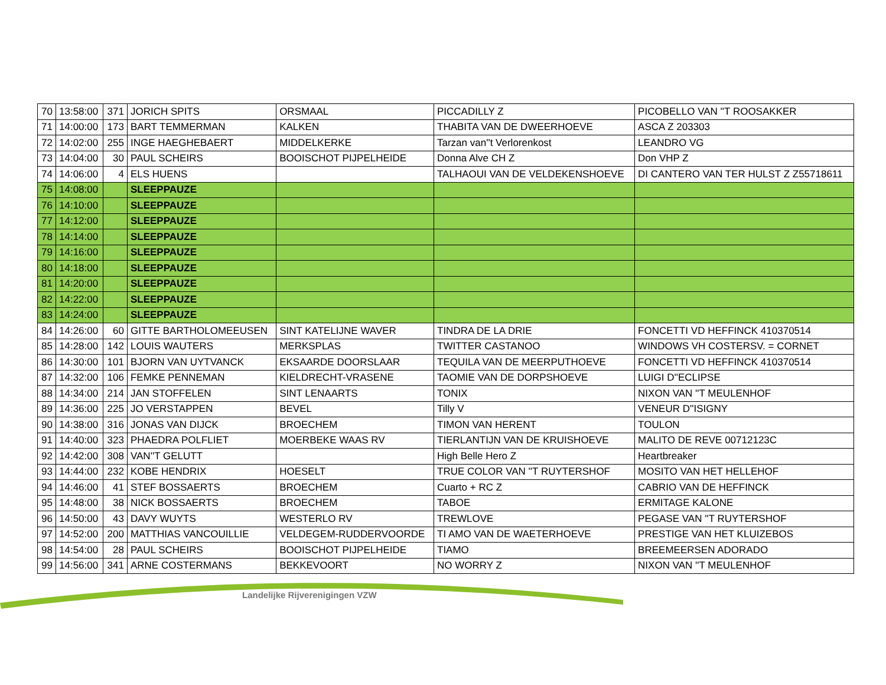| 70 | 13:58:00 | 371 | JORICH SPITS | ORSMAAL | PICCADILLY Z | PICOBELLO VAN ''T ROOSAKKER |
| 71 | 14:00:00 | 173 | BART TEMMERMAN | KALKEN | THABITA VAN DE DWEERHOEVE | ASCA Z 203303 |
| 72 | 14:02:00 | 255 | INGE HAEGHEBAERT | MIDDELKERKE | Tarzan van''t Verlorenkost | LEANDRO VG |
| 73 | 14:04:00 | 30 | PAUL SCHEIRS | BOOISCHOT PIJPELHEIDE | Donna Alve CH Z | Don VHP Z |
| 74 | 14:06:00 | 4 | ELS HUENS | | TALHAOUI VAN DE VELDEKENSHOEVE | DI CANTERO VAN TER HULST Z Z55718611 |
| 75 | 14:08:00 | | SLEEPPAUZE | | | |
| 76 | 14:10:00 | | SLEEPPAUZE | | | |
| 77 | 14:12:00 | | SLEEPPAUZE | | | |
| 78 | 14:14:00 | | SLEEPPAUZE | | | |
| 79 | 14:16:00 | | SLEEPPAUZE | | | |
| 80 | 14:18:00 | | SLEEPPAUZE | | | |
| 81 | 14:20:00 | | SLEEPPAUZE | | | |
| 82 | 14:22:00 | | SLEEPPAUZE | | | |
| 83 | 14:24:00 | | SLEEPPAUZE | | | |
| 84 | 14:26:00 | 60 | GITTE BARTHOLOMEEUSEN | SINT KATELIJNE WAVER | TINDRA DE LA DRIE | FONCETTI VD HEFFINCK 410370514 |
| 85 | 14:28:00 | 142 | LOUIS WAUTERS | MERKSPLAS | TWITTER CASTANOO | WINDOWS VH COSTERSV. = CORNET |
| 86 | 14:30:00 | 101 | BJORN VAN UYTVANCK | EKSAARDE DOORSLAAR | TEQUILA VAN DE MEERPUTHOEVE | FONCETTI VD HEFFINCK 410370514 |
| 87 | 14:32:00 | 106 | FEMKE PENNEMAN | KIELDRECHT-VRASENE | TAOMIE VAN DE DORPSHOEVE | LUIGI D''ECLIPSE |
| 88 | 14:34:00 | 214 | JAN STOFFELEN | SINT LENAARTS | TONIX | NIXON VAN ''T MEULENHOF |
| 89 | 14:36:00 | 225 | JO VERSTAPPEN | BEVEL | Tilly V | VENEUR D''ISIGNY |
| 90 | 14:38:00 | 316 | JONAS VAN DIJCK | BROECHEM | TIMON VAN HERENT | TOULON |
| 91 | 14:40:00 | 323 | PHAEDRA POLFLIET | MOERBEKE WAAS RV | TIERLANTIJN VAN DE KRUISHOEVE | MALITO DE REVE 00712123C |
| 92 | 14:42:00 | 308 | VAN''T GELUTT | | High Belle Hero Z | Heartbreaker |
| 93 | 14:44:00 | 232 | KOBE HENDRIX | HOESELT | TRUE COLOR VAN ''T RUYTERSHOF | MOSITO VAN HET HELLEHOF |
| 94 | 14:46:00 | 41 | STEF BOSSAERTS | BROECHEM | Cuarto + RC Z | CABRIO VAN DE HEFFINCK |
| 95 | 14:48:00 | 38 | NICK BOSSAERTS | BROECHEM | TABOE | ERMITAGE KALONE |
| 96 | 14:50:00 | 43 | DAVY WUYTS | WESTERLO RV | TREWLOVE | PEGASE VAN ''T RUYTERSHOF |
| 97 | 14:52:00 | 200 | MATTHIAS VANCOUILLIE | VELDEGEM-RUDDERVOORDE | TI AMO VAN DE WAETERHOEVE | PRESTIGE VAN HET KLUIZEBOS |
| 98 | 14:54:00 | 28 | PAUL SCHEIRS | BOOISCHOT PIJPELHEIDE | TIAMO | BREEMEERSEN ADORADO |
| 99 | 14:56:00 | 341 | ARNE COSTERMANS | BEKKEVOORT | NO WORRY Z | NIXON VAN ''T MEULENHOF |
Landelijke Rijverenigingen VZW